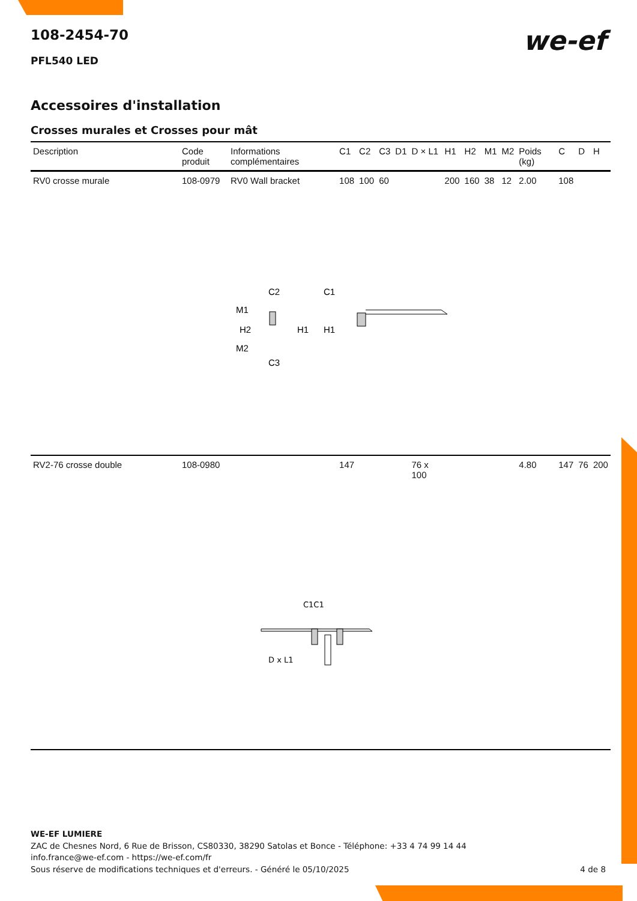we-ef
108-2454-70
PFL540 LED
Accessoires d'installation
Crosses murales et Crosses pour mât
| Description | Code produit | Informations complémentaires | C1 | C2 | C3 | D1 | D × L1 | H1 | H2 | M1 | M2 | Poids (kg) | C | D | H |
| --- | --- | --- | --- | --- | --- | --- | --- | --- | --- | --- | --- | --- | --- | --- | --- |
| RV0 crosse murale | 108-0979 | RV0 Wall bracket | 108 | 100 | 60 | | | 200 | 160 | 38 | 12 | 2.00 | 108 | | |
| C2 M1 H2 H1 M2 C3 C1 H1 | | | | | | | | | | | | | | | |
| RV2-76 crosse double | 108-0980 | | 147 | | | | 76 x 100 | | | | | 4.80 | 147 | 76 | 200 |
| C1C1 D x L1 | | | | | | | | | | | | | | | |
WE-EF LUMIERE
ZAC de Chesnes Nord, 6 Rue de Brisson, CS80330, 38290 Satolas et Bonce - Téléphone: +33 4 74 99 14 44
info.france@we-ef.com - https://we-ef.com/fr
Sous réserve de modifications techniques et d'erreurs. - Généré le 05/10/2025 4 de 8